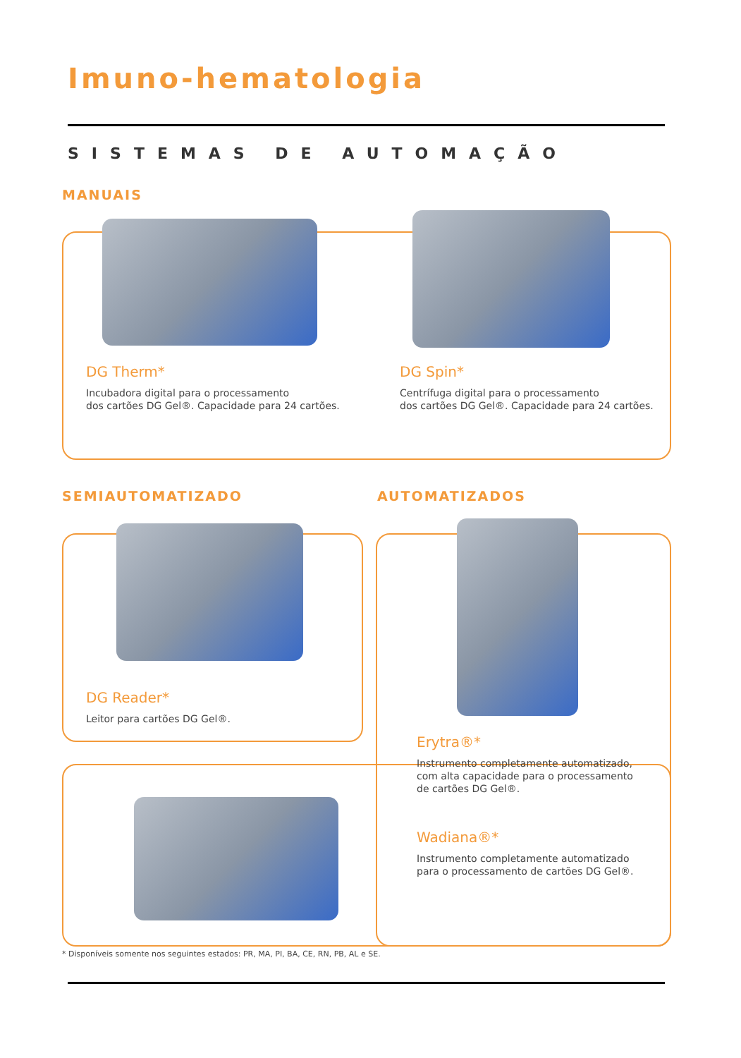Imuno-hematologia
SISTEMAS DE AUTOMAÇÃO
MANUAIS
DG Therm*
Incubadora digital para o processamento
dos cartões DG Gel®. Capacidade para 24 cartões.
DG Spin*
Centrífuga digital para o processamento
dos cartões DG Gel®. Capacidade para 24 cartões.
SEMIAUTOMATIZADO AUTOMATIZADOS
DG Reader*
Leitor para cartões DG Gel®.
Erytra®*
Instrumento completamente automatizado,
com alta capacidade para o processamento
de cartões DG Gel®.
Wadiana®*
Instrumento completamente automatizado
para o processamento de cartões DG Gel®.
* Disponíveis somente nos seguintes estados: PR, MA, PI, BA, CE, RN, PB, AL e SE.